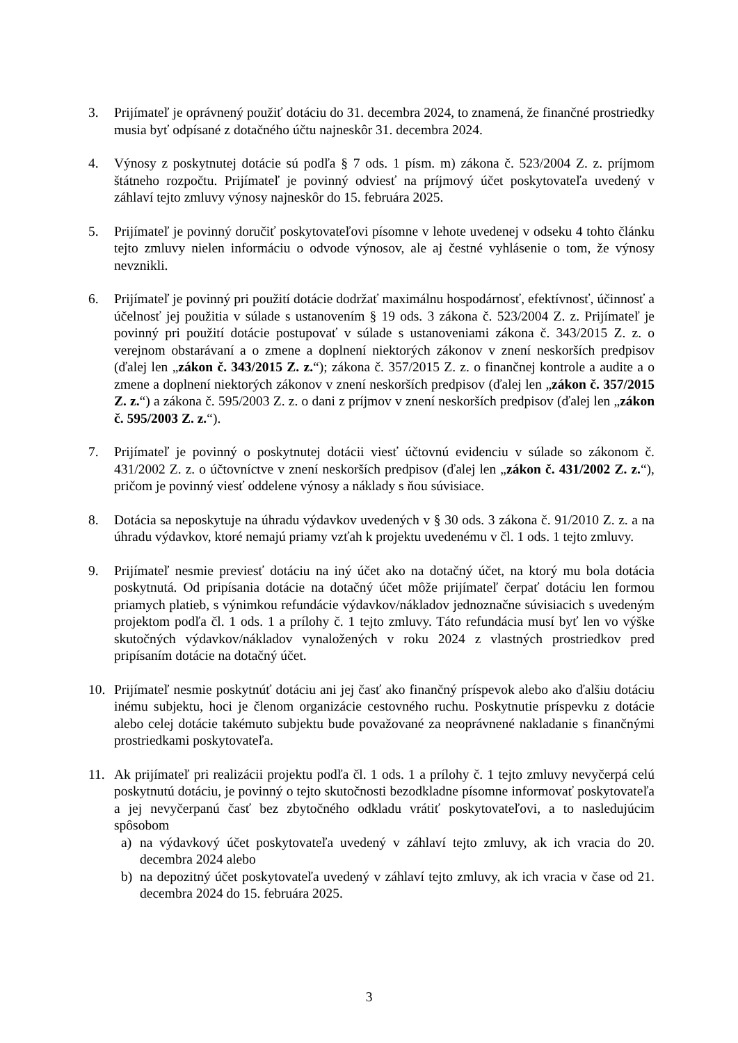3. Prijímateľ je oprávnený použiť dotáciu do 31. decembra 2024, to znamená, že finančné prostriedky musia byť odpísané z dotačného účtu najneskôr 31. decembra 2024.
4. Výnosy z poskytnutej dotácie sú podľa § 7 ods. 1 písm. m) zákona č. 523/2004 Z. z. príjmom štátneho rozpočtu. Prijímateľ je povinný odviesť na príjmový účet poskytovateľa uvedený v záhlaví tejto zmluvy výnosy najneskôr do 15. februára 2025.
5. Prijímateľ je povinný doručiť poskytovateľovi písomne v lehote uvedenej v odseku 4 tohto článku tejto zmluvy nielen informáciu o odvode výnosov, ale aj čestné vyhlásenie o tom, že výnosy nevznikli.
6. Prijímateľ je povinný pri použití dotácie dodržať maximálnu hospodárnosť, efektívnosť, účinnosť a účelnosť jej použitia v súlade s ustanovením § 19 ods. 3 zákona č. 523/2004 Z. z. Prijímateľ je povinný pri použití dotácie postupovať v súlade s ustanoveniami zákona č. 343/2015 Z. z. o verejnom obstarávaní a o zmene a doplnení niektorých zákonov v znení neskorších predpisov (ďalej len „zákon č. 343/2015 Z. z.“); zákona č. 357/2015 Z. z. o finančnej kontrole a audite a o zmene a doplnení niektorých zákonov v znení neskorších predpisov (ďalej len „zákon č. 357/2015 Z. z.“) a zákona č. 595/2003 Z. z. o dani z príjmov v znení neskorších predpisov (ďalej len „zákon č. 595/2003 Z. z.“).
7. Prijímateľ je povinný o poskytnutej dotácii viesť účtovnú evidenciu v súlade so zákonom č. 431/2002 Z. z. o účtovníctve v znení neskorších predpisov (ďalej len „zákon č. 431/2002 Z. z.“), pričom je povinný viesť oddelene výnosy a náklady s ňou súvisiace.
8. Dotácia sa neposkytuje na úhradu výdavkov uvedených v § 30 ods. 3 zákona č. 91/2010 Z. z. a na úhradu výdavkov, ktoré nemajú priamy vzťah k projektu uvedenému v čl. 1 ods. 1 tejto zmluvy.
9. Prijímateľ nesmie previesť dotáciu na iný účet ako na dotačný účet, na ktorý mu bola dotácia poskytnutá. Od pripísania dotácie na dotačný účet môže prijímateľ čerpať dotáciu len formou priamych platieb, s výnimkou refundácie výdavkov/nákladov jednoznačne súvisiacich s uvedeným projektom podľa čl. 1 ods. 1 a prílohy č. 1 tejto zmluvy. Táto refundácia musí byť len vo výške skutočných výdavkov/nákladov vynaložených v roku 2024 z vlastných prostriedkov pred pripísaním dotácie na dotačný účet.
10. Prijímateľ nesmie poskytnúť dotáciu ani jej časť ako finančný príspevok alebo ako ďalšiu dotáciu inému subjektu, hoci je členom organizácie cestovného ruchu. Poskytnutie príspevku z dotácie alebo celej dotácie takémuto subjektu bude považované za neoprávnené nakladanie s finančnými prostriedkami poskytovateľa.
11. Ak prijímateľ pri realizácii projektu podľa čl. 1 ods. 1 a prílohy č. 1 tejto zmluvy nevyčerpá celú poskytnutú dotáciu, je povinný o tejto skutočnosti bezodkladne písomne informovať poskytovateľa a jej nevyčerpanú časť bez zbytočného odkladu vrátiť poskytovateľovi, a to nasledujúcim spôsobom
a) na výdavkový účet poskytovateľa uvedený v záhlaví tejto zmluvy, ak ich vracia do 20. decembra 2024 alebo
b) na depozitný účet poskytovateľa uvedený v záhlaví tejto zmluvy, ak ich vracia v čase od 21. decembra 2024 do 15. februára 2025.
3